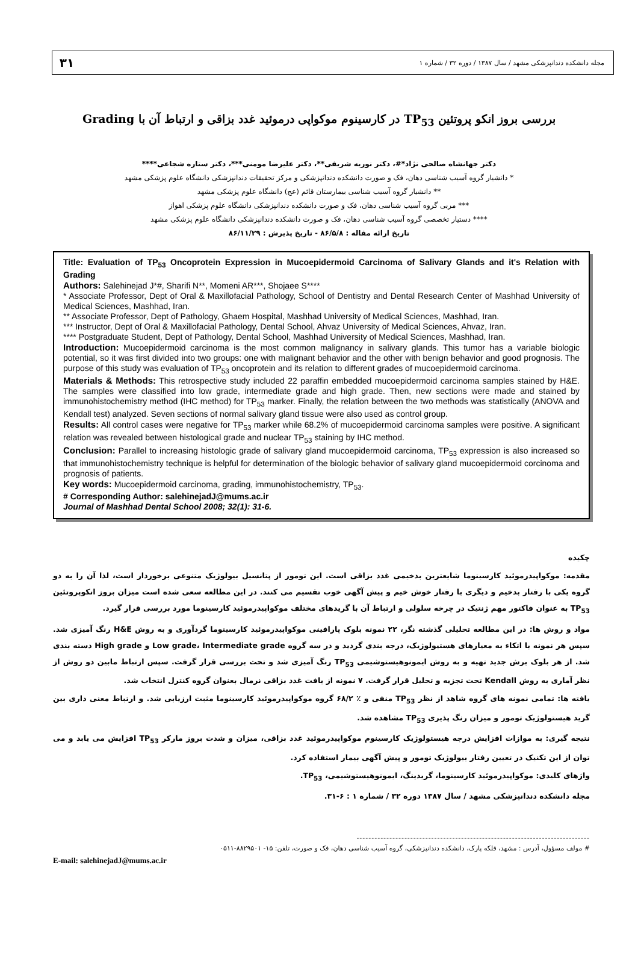۳۱
مجله دانشکده دندانپزشکی مشهد / سال ۱۳۸۷ / دوره ۳۲ / شماره ۱
بررسی بروز انکو پروتئین TP<sub>53</sub> در کارسینوم موکواپی درموئید غدد بزاقی و ارتباط آن با Grading
دکتر جهانشاه صالحی نژاد*#، دکتر نوریه شریفی**، دکتر علیرضا مومنی***، دکتر ستاره شجاعی****
* دانشیار گروه آسیب شناسی دهان، فک و صورت دانشکده دندانپزشکی و مرکز تحقیقات دندانپزشکی دانشگاه علوم پزشکی مشهد
** دانشیار گروه آسیب شناسی بیمارستان قائم (عج) دانشگاه علوم پزشکی مشهد
*** مربی گروه آسیب شناسی دهان، فک و صورت دانشکده دندانپزشکی دانشگاه علوم پزشکی اهواز
**** دستیار تخصصی گروه آسیب شناسی دهان، فک و صورت دانشکده دندانپزشکی دانشگاه علوم پزشکی مشهد
تاریخ ارائه مقاله : ۸۶/۵/۸ - تاریخ پذیرش : ۸۶/۱۱/۲۹
Title: Evaluation of TP<sub>53</sub> Oncoprotein Expression in Mucoepidermoid Carcinoma of Salivary Glands and it's Relation with Grading
Authors: Salehinejad J*#, Sharifi N**, Momeni AR***, Shojaee S****
* Associate Professor, Dept of Oral & Maxillofacial Pathology, School of Dentistry and Dental Research Center of Mashhad University of Medical Sciences, Mashhad, Iran.
** Associate Professor, Dept of Pathology, Ghaem Hospital, Mashhad University of Medical Sciences, Mashhad, Iran.
*** Instructor, Dept of Oral & Maxillofacial Pathology, Dental School, Ahvaz University of Medical Sciences, Ahvaz, Iran.
**** Postgraduate Student, Dept of Pathology, Dental School, Mashhad University of Medical Sciences, Mashhad, Iran.
Introduction: Mucoepidermoid carcinoma is the most common malignancy in salivary glands. This tumor has a variable biologic potential, so it was first divided into two groups: one with malignant behavior and the other with benign behavior and good prognosis. The purpose of this study was evaluation of TP<sub>53</sub> oncoprotein and its relation to different grades of mucoepidermoid carcinoma.
Materials & Methods: This retrospective study included 22 paraffin embedded mucoepidermoid carcinoma samples stained by H&E. The samples were classified into low grade, intermediate grade and high grade. Then, new sections were made and stained by immunohistochemistry method (IHC method) for TP<sub>53</sub> marker. Finally, the relation between the two methods was statistically (ANOVA and Kendall test) analyzed. Seven sections of normal salivary gland tissue were also used as control group.
Results: All control cases were negative for TP<sub>53</sub> marker while 68.2% of mucoepidermoid carcinoma samples were positive. A significant relation was revealed between histological grade and nuclear TP<sub>53</sub> staining by IHC method.
Conclusion: Parallel to increasing histologic grade of salivary gland mucoepidermoid carcinoma, TP<sub>53</sub> expression is also increased so that immunohistochemistry technique is helpful for determination of the biologic behavior of salivary gland mucoepidermoid corcinoma and prognosis of patients.
Key words: Mucoepidermoid carcinoma, grading, immunohistochemistry, TP<sub>53</sub>.
# Corresponding Author: salehinejadJ@mums.ac.ir
Journal of Mashhad Dental School 2008; 32(1): 31-6.
چکیده
مقدمه: موکواپیدرموئید کارسینوما شایعترین بدخیمی غدد بزاقی است. این تومور از پتانسیل بیولوژیک متنوعی برخوردار است، لذا آن را به دو گروه یکی با رفتار بدخیم و دیگری با رفتار خوش خیم و پیش آگهی خوب تقسیم می کنند. در این مطالعه سعی شده است میزان بروز انکوپروتئین TP<sub>53</sub> به عنوان فاکتور مهم ژنتیک در چرخه سلولی و ارتباط آن با گریدهای مختلف موکواپیدرموئید کارسینوما مورد بررسی قرار گیرد.
مواد و روش ها: در این مطالعه تحلیلی گذشته نگر، ۲۲ نمونه بلوک پارافینی موکواپیدرموئید کارسینوما گردآوری و به روش H&E رنگ آمیزی شد. سپس هر نمونه با اتکاء به معیارهای هستیولوژیک، درجه بندی گردید و در سه گروه Low grade، Intermediate grade و High grade دسته بندی شد. از هر بلوک برش جدید تهیه و به روش ایمونوهیستوشیمی TP<sub>53</sub> رنگ آمیزی شد و تحت بررسی قرار گرفت. سپس ارتباط مابین دو روش از نظر آماری به روش Kendall تحت تجزیه و تحلیل قرار گرفت. ۷ نمونه از بافت غدد بزاقی نرمال بعنوان گروه کنترل انتخاب شد.
یافته ها: تمامی نمونه های گروه شاهد از نظر TP<sub>53</sub> منفی و ٪ ۶۸/۲ گروه موکواپیدرموئید کارسینوما مثبت ارزیابی شد. و ارتباط معنی داری بین گرید هیستولوژیک تومور و میزان رنگ پذیری TP<sub>53</sub> مشاهده شد.
نتیجه گیری: به موازات افزایش درجه هیستولوژیک کارسینوم موکواپیدرموئید غدد بزاقی، میزان و شدت بروز مارکر TP<sub>53</sub> افزایش می یابد و می توان از این تکنیک در تعیین رفتار بیولوژیک تومور و پیش آگهی بیمار استفاده کرد.
واژهای کلیدی: موکواپیدرموئید کارسینوما، گریدینگ، ایمونوهیستوشیمی، TP<sub>53</sub>.
مجله دانشکده دندانپزشکی مشهد / سال ۱۳۸۷ دوره ۳۲ / شماره ۱ : ۶-۳۱.
------------------------------------------------------------------------------
# مولف مسؤول، آدرس : مشهد، فلکه پارک، دانشکده دندانپزشکی، گروه آسیب شناسی دهان، فک و صورت، تلفن: ۱۵- ۸۸۲۹۵۰۱-۰۵۱۱
E-mail: salehinejadJ@mums.ac.ir